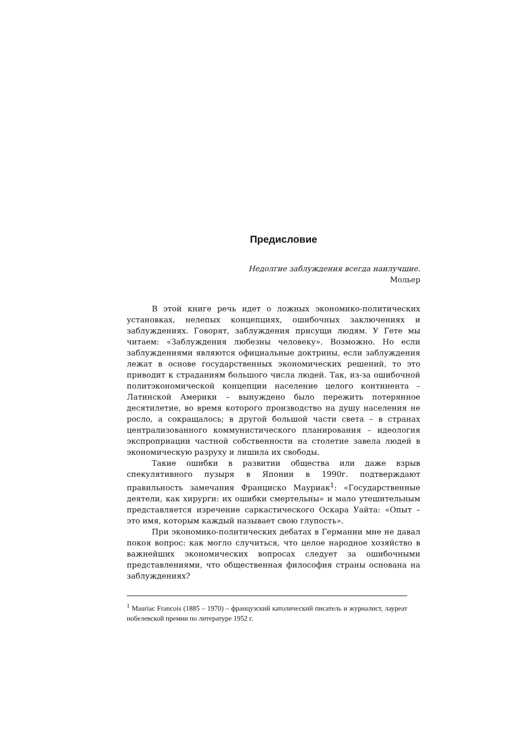Предисловие
Недолгие заблуждения всегда наилучшие.
Мольер
В этой книге речь идет о ложных экономико-политических установках, нелепых концепциях, ошибочных заключениях и заблуждениях. Говорят, заблуждения присущи людям. У Гете мы читаем: «Заблуждения любезны человеку». Возможно. Но если заблуждениями являются официальные доктрины, если заблуждения лежат в основе государственных экономических решений, то это приводит к страданиям большого числа людей. Так, из-за ошибочной политэкономической концепции население целого континента – Латинской Америки – вынуждено было пережить потерянное десятилетие, во время которого производство на душу населения не росло, а сокращалось; в другой большой части света – в странах централизованного коммунистического планирования – идеология экспроприации частной собственности на столетие завела людей в экономическую разруху и лишила их свободы.
Такие ошибки в развитии общества или даже взрыв спекулятивного пузыря в Японии в 1990г. подтверждают правильность замечания Франциско Мауриак<sup>1</sup>: «Государственные деятели, как хирурги: их ошибки смертельны» и мало утешительным представляется изречение саркастического Оскара Уайта: «Опыт – это имя, которым каждый называет свою глупость».
При экономико-политических дебатах в Германии мне не давал покоя вопрос: как могло случиться, что целое народное хозяйство в важнейших экономических вопросах следует за ошибочными представлениями, что общественная философия страны основана на заблуждениях?
<sup>1</sup> Mauriac Francois (1885 – 1970) – французский католический писатель и журналист, лауреат нобелевской премии по литературе 1952 г.